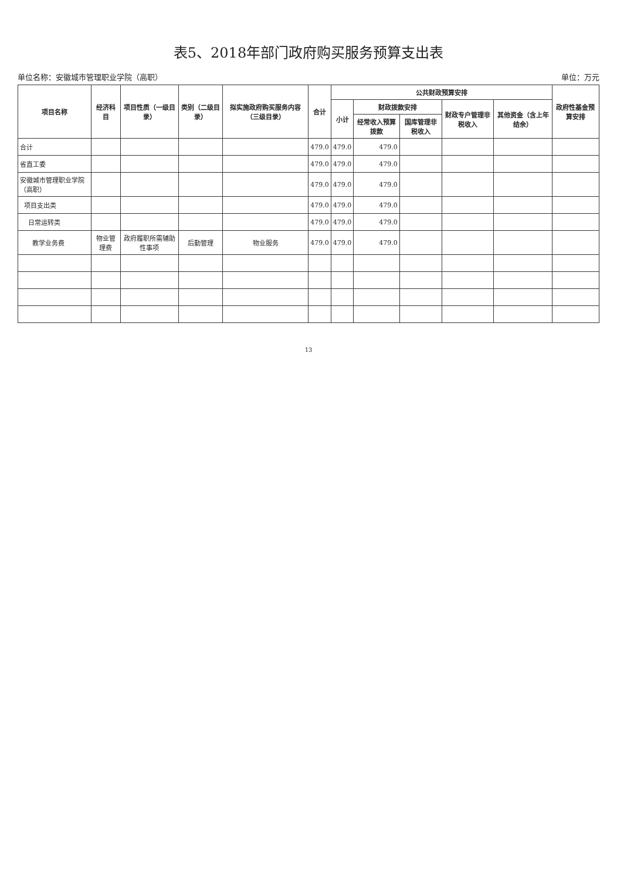表5、2018年部门政府购买服务预算支出表
单位名称：安徽城市管理职业学院（高职） 单位：万元
| 项目名称 | 经济科目 | 项目性质（一级目录） | 类别（二级目录） | 拟实施政府购买服务内容（三级目录） | 合计 | 公共财政预算安排 | | | | | 政府性基金预算安排 |
| --- | --- | --- | --- | --- | --- | --- | --- | --- | --- | --- | --- |
| | | | | | | 小计 | 财政拨款安排 | | 财政专户管理非税收入 | 其他资金（含上年结余） | |
| | | | | | | | 经常收入预算拨款 | 国库管理非税收入 | | | |
| 合计 | | | | | 479.0 | 479.0 | 479.0 | | | | |
| 省直工委 | | | | | 479.0 | 479.0 | 479.0 | | | | |
| 安徽城市管理职业学院（高职） | | | | | 479.0 | 479.0 | 479.0 | | | | |
| 项目支出类 | | | | | 479.0 | 479.0 | 479.0 | | | | |
| 日常运转类 | | | | | 479.0 | 479.0 | 479.0 | | | | |
| 教学业务费 | 物业管理费 | 政府履职所需辅助性事项 | 后勤管理 | 物业服务 | 479.0 | 479.0 | 479.0 | | | | |
13